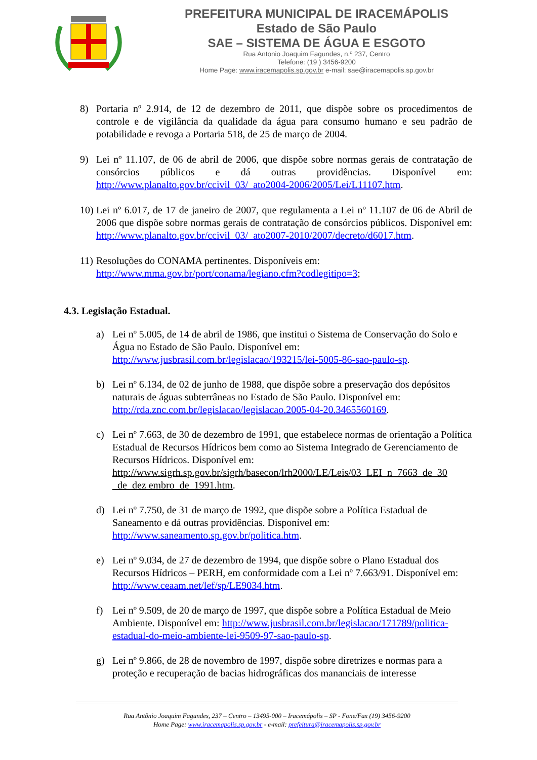PREFEITURA MUNICIPAL DE IRACEMÁPOLIS
Estado de São Paulo
SAE – SISTEMA DE ÁGUA E ESGOTO
Rua Antonio Joaquim Fagundes, n.º 237, Centro
Telefone: (19 ) 3456-9200
Home Page: www.iracemapolis.sp.gov.br e-mail: sae@iracemapolis.sp.gov.br
8) Portaria nº 2.914, de 12 de dezembro de 2011, que dispõe sobre os procedimentos de controle e de vigilância da qualidade da água para consumo humano e seu padrão de potabilidade e revoga a Portaria 518, de 25 de março de 2004.
9) Lei nº 11.107, de 06 de abril de 2006, que dispõe sobre normas gerais de contratação de consórcios públicos e dá outras providências. Disponível em: http://www.planalto.gov.br/ccivil_03/_ato2004-2006/2005/Lei/L11107.htm.
10) Lei nº 6.017, de 17 de janeiro de 2007, que regulamenta a Lei nº 11.107 de 06 de Abril de 2006 que dispõe sobre normas gerais de contratação de consórcios públicos. Disponível em: http://www.planalto.gov.br/ccivil_03/_ato2007-2010/2007/decreto/d6017.htm.
11) Resoluções do CONAMA pertinentes. Disponíveis em:
http://www.mma.gov.br/port/conama/legiano.cfm?codlegitipo=3;
4.3. Legislação Estadual.
a) Lei nº 5.005, de 14 de abril de 1986, que institui o Sistema de Conservação do Solo e Água no Estado de São Paulo. Disponível em:
http://www.jusbrasil.com.br/legislacao/193215/lei-5005-86-sao-paulo-sp.
b) Lei nº 6.134, de 02 de junho de 1988, que dispõe sobre a preservação dos depósitos naturais de águas subterrâneas no Estado de São Paulo. Disponível em:
http://rda.znc.com.br/legislacao/legislacao.2005-04-20.3465560169.
c) Lei nº 7.663, de 30 de dezembro de 1991, que estabelece normas de orientação a Política Estadual de Recursos Hídricos bem como ao Sistema Integrado de Gerenciamento de Recursos Hídricos. Disponível em:
http://www.sigrh.sp.gov.br/sigrh/basecon/lrh2000/LE/Leis/03_LEI_n_7663_de_30 _de_dez embro_de_1991.htm.
d) Lei nº 7.750, de 31 de março de 1992, que dispõe sobre a Política Estadual de Saneamento e dá outras providências. Disponível em:
http://www.saneamento.sp.gov.br/politica.htm.
e) Lei nº 9.034, de 27 de dezembro de 1994, que dispõe sobre o Plano Estadual dos Recursos Hídricos – PERH, em conformidade com a Lei nº 7.663/91. Disponível em: http://www.ceaam.net/lef/sp/LE9034.htm.
f) Lei nº 9.509, de 20 de março de 1997, que dispõe sobre a Política Estadual de Meio Ambiente. Disponível em: http://www.jusbrasil.com.br/legislacao/171789/politica-estadual-do-meio-ambiente-lei-9509-97-sao-paulo-sp.
g) Lei nº 9.866, de 28 de novembro de 1997, dispõe sobre diretrizes e normas para a proteção e recuperação de bacias hidrográficas dos mananciais de interesse
Rua Antônio Joaquim Fagundes, 237 – Centro – 13495-000 – Iracemápolis – SP - Fone/Fax (19) 3456-9200
Home Page: www.iracemapolis.sp.gov.br - e-mail: prefeitura@iracemapolis.sp.gov.br